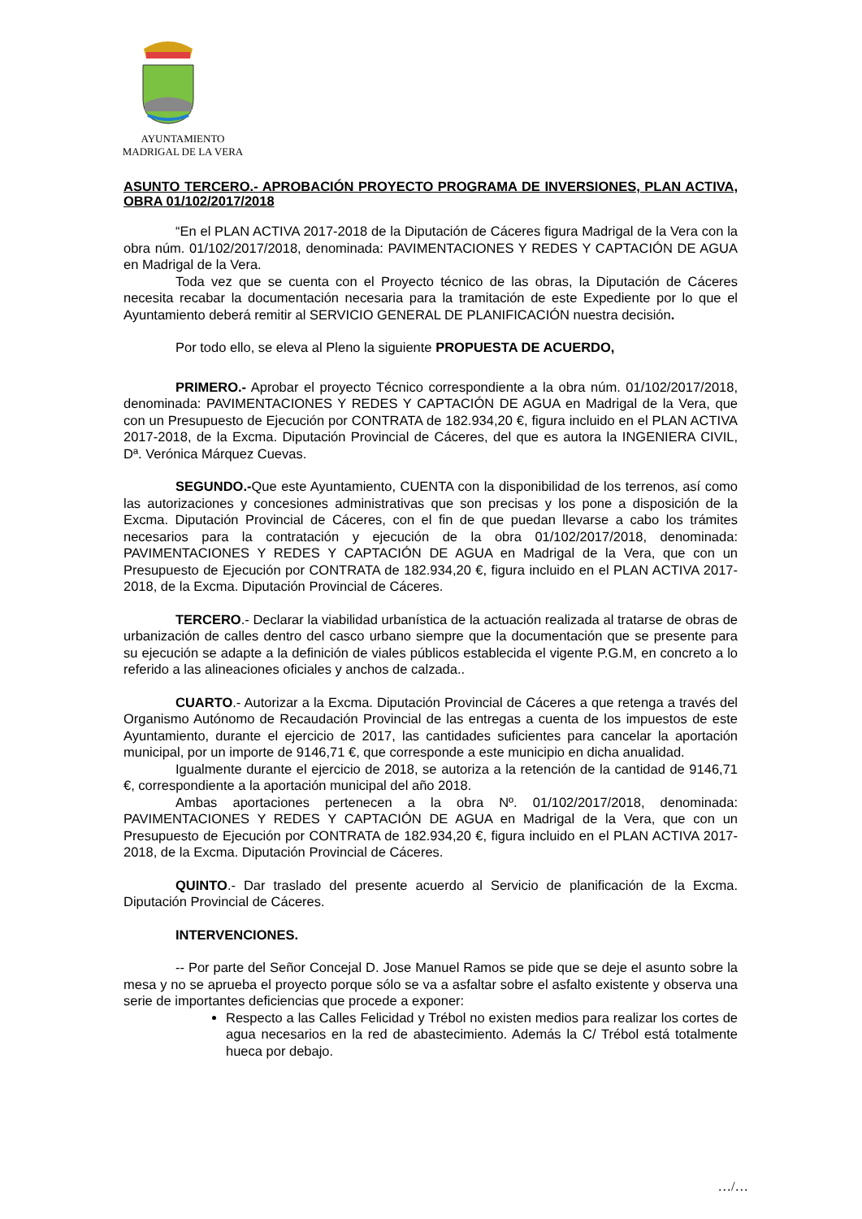AYUNTAMIENTO
MADRIGAL DE LA VERA
ASUNTO TERCERO.- APROBACIÓN PROYECTO PROGRAMA DE INVERSIONES, PLAN ACTIVA, OBRA 01/102/2017/2018
“En el PLAN ACTIVA 2017-2018 de la Diputación de Cáceres figura Madrigal de la Vera con la obra núm. 01/102/2017/2018, denominada: PAVIMENTACIONES Y REDES Y CAPTACIÓN DE AGUA en Madrigal de la Vera.
Toda vez que se cuenta con el Proyecto técnico de las obras, la Diputación de Cáceres necesita recabar la documentación necesaria para la tramitación de este Expediente por lo que el Ayuntamiento deberá remitir al SERVICIO GENERAL DE PLANIFICACIÓN nuestra decisión.
Por todo ello, se eleva al Pleno la siguiente PROPUESTA DE ACUERDO,
PRIMERO.- Aprobar el proyecto Técnico correspondiente a la obra núm. 01/102/2017/2018, denominada: PAVIMENTACIONES Y REDES Y CAPTACIÓN DE AGUA en Madrigal de la Vera, que con un Presupuesto de Ejecución por CONTRATA de 182.934,20 €, figura incluido en el PLAN ACTIVA 2017-2018, de la Excma. Diputación Provincial de Cáceres, del que es autora la INGENIERA CIVIL, Dª. Verónica Márquez Cuevas.
SEGUNDO.-Que este Ayuntamiento, CUENTA con la disponibilidad de los terrenos, así como las autorizaciones y concesiones administrativas que son precisas y los pone a disposición de la Excma. Diputación Provincial de Cáceres, con el fin de que puedan llevarse a cabo los trámites necesarios para la contratación y ejecución de la obra 01/102/2017/2018, denominada: PAVIMENTACIONES Y REDES Y CAPTACIÓN DE AGUA en Madrigal de la Vera, que con un Presupuesto de Ejecución por CONTRATA de 182.934,20 €, figura incluido en el PLAN ACTIVA 2017-2018, de la Excma. Diputación Provincial de Cáceres.
TERCERO.- Declarar la viabilidad urbanística de la actuación realizada al tratarse de obras de urbanización de calles dentro del casco urbano siempre que la documentación que se presente para su ejecución se adapte a la definición de viales públicos establecida el vigente P.G.M, en concreto a lo referido a las alineaciones oficiales y anchos de calzada..
CUARTO.- Autorizar a la Excma. Diputación Provincial de Cáceres a que retenga a través del Organismo Autónomo de Recaudación Provincial de las entregas a cuenta de los impuestos de este Ayuntamiento, durante el ejercicio de 2017, las cantidades suficientes para cancelar la aportación municipal, por un importe de 9146,71 €, que corresponde a este municipio en dicha anualidad.
Igualmente durante el ejercicio de 2018, se autoriza a la retención de la cantidad de 9146,71 €, correspondiente a la aportación municipal del año 2018.
Ambas aportaciones pertenecen a la obra Nº. 01/102/2017/2018, denominada: PAVIMENTACIONES Y REDES Y CAPTACIÓN DE AGUA en Madrigal de la Vera, que con un Presupuesto de Ejecución por CONTRATA de 182.934,20 €, figura incluido en el PLAN ACTIVA 2017-2018, de la Excma. Diputación Provincial de Cáceres.
QUINTO.- Dar traslado del presente acuerdo al Servicio de planificación de la Excma. Diputación Provincial de Cáceres.
INTERVENCIONES.
-- Por parte del Señor Concejal D. Jose Manuel Ramos se pide que se deje el asunto sobre la mesa y no se aprueba el proyecto porque sólo se va a asfaltar sobre el asfalto existente y observa una serie de importantes deficiencias que procede a exponer:
Respecto a las Calles Felicidad y Trébol no existen medios para realizar los cortes de agua necesarios en la red de abastecimiento. Además la C/ Trébol está totalmente hueca por debajo.
…/…